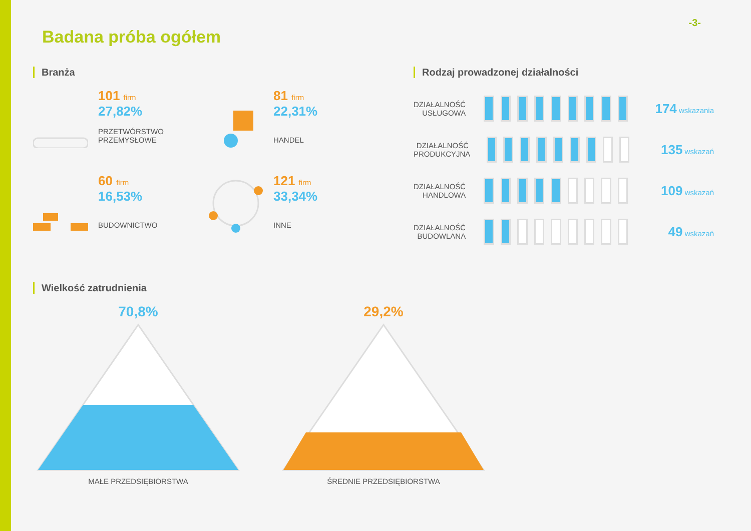-3-
Badana próba ogółem
Branża
101 firm
27,82%
PRZETWÓRSTWO
PRZEMYSŁOWE
81 firm
22,31%
HANDEL
60 firm
16,53%
BUDOWNICTWO
121 firm
33,34%
INNE
Rodzaj prowadzonej działalności
DZIAŁALNOŚĆ USŁUGOWA
174 wskazania
DZIAŁALNOŚĆ PRODUKCYJNA
135 wskazań
DZIAŁALNOŚĆ HANDLOWA
109 wskazań
DZIAŁALNOŚĆ BUDOWLANA
49 wskazań
Wielkość zatrudnienia
70,8%
MAŁE PRZEDSIĘBIORSTWA
29,2%
ŚREDNIE PRZEDSIĘBIORSTWA